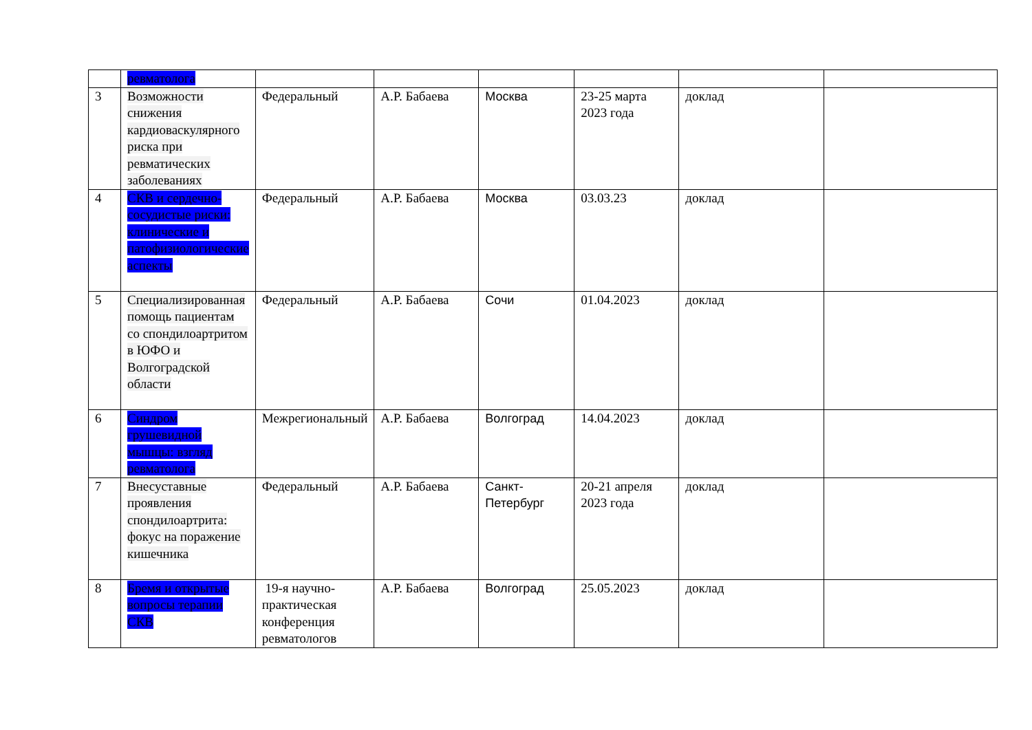| | ревматолога | | | | | | |
| 3 | Возможности снижения кардиоваскулярного риска при ревматических заболеваниях | Федеральный | А.Р. Бабаева | Москва | 23-25 марта 2023 года | доклад | |
| 4 | СКВ и сердечно-сосудистые риски: клинические и патофизиологические аспекты | Федеральный | А.Р. Бабаева | Москва | 03.03.23 | доклад | |
| 5 | Специализированная помощь пациентам со спондилоартритом в ЮФО и Волгоградской области | Федеральный | А.Р. Бабаева | Сочи | 01.04.2023 | доклад | |
| 6 | Синдром грушевидной мышцы: взгляд ревматолога | Межрегиональный | А.Р. Бабаева | Волгоград | 14.04.2023 | доклад | |
| 7 | Внесуставные проявления спондилоартрита: фокус на поражение кишечника | Федеральный | А.Р. Бабаева | Санкт-Петербург | 20-21 апреля 2023 года | доклад | |
| 8 | Бремя и открытые вопросы терапии СКВ | 19-я научно-практическая конференция ревматологов | А.Р. Бабаева | Волгоград | 25.05.2023 | доклад | |